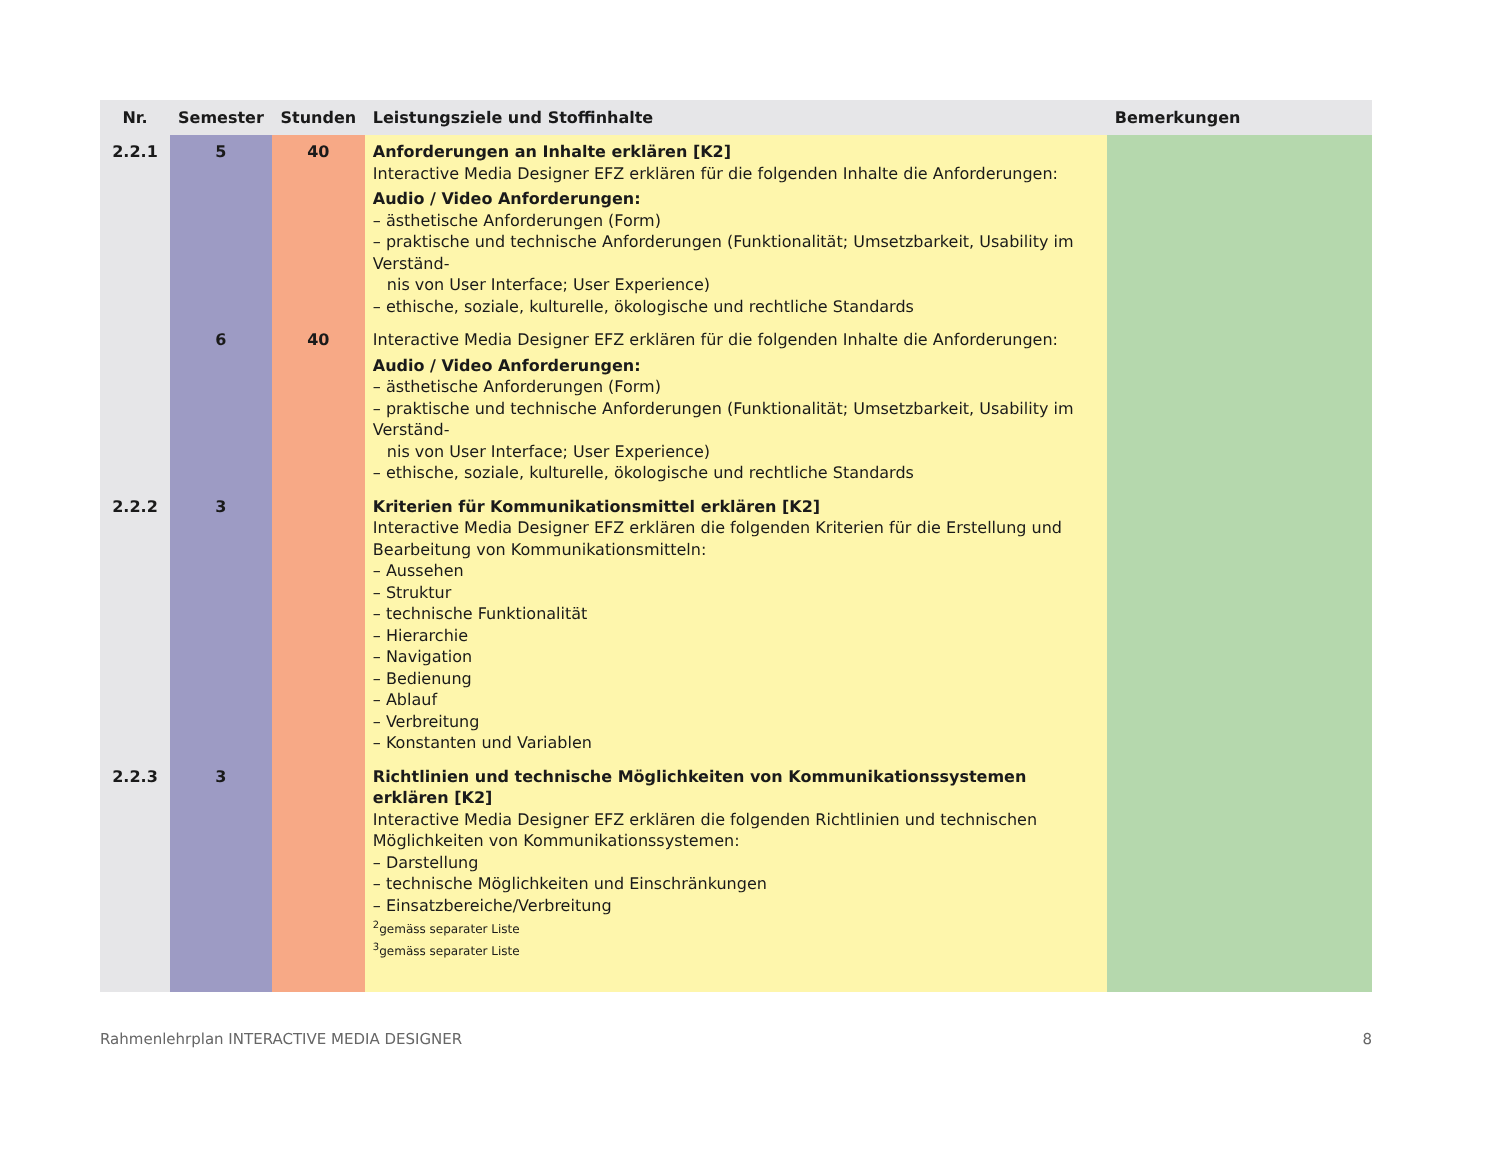| Nr. | Semester | Stunden | Leistungsziele und Stoffinhalte | Bemerkungen |
| --- | --- | --- | --- | --- |
| 2.2.1 | 5 | 40 | Anforderungen an Inhalte erklären [K2] Interactive Media Designer EFZ erklären für die folgenden Inhalte die Anforderungen: Audio / Video Anforderungen: – ästhetische Anforderungen (Form) – praktische und technische Anforderungen (Funktionalität; Umsetzbarkeit, Usability im Verständ- nis von User Interface; User Experience) – ethische, soziale, kulturelle, ökologische und rechtliche Standards | |
| | 6 | 40 | Interactive Media Designer EFZ erklären für die folgenden Inhalte die Anforderungen: Audio / Video Anforderungen: – ästhetische Anforderungen (Form) – praktische und technische Anforderungen (Funktionalität; Umsetzbarkeit, Usability im Verständ- nis von User Interface; User Experience) – ethische, soziale, kulturelle, ökologische und rechtliche Standards | |
| 2.2.2 | 3 | | Kriterien für Kommunikationsmittel erklären [K2] Interactive Media Designer EFZ erklären die folgenden Kriterien für die Erstellung und Bearbeitung von Kommunikationsmitteln: – Aussehen – Struktur – technische Funktionalität – Hierarchie – Navigation – Bedienung – Ablauf – Verbreitung – Konstanten und Variablen | |
| 2.2.3 | 3 | | Richtlinien und technische Möglichkeiten von Kommunikationssystemen erklären [K2] Interactive Media Designer EFZ erklären die folgenden Richtlinien und technischen Möglichkeiten von Kommunikationssystemen: – Darstellung – technische Möglichkeiten und Einschränkungen – Einsatzbereiche/Verbreitung <sup>2</sup> gemäss separater Liste <sup>3</sup> gemäss separater Liste | |
Rahmenlehrplan INTERACTIVE MEDIA DESIGNER 8